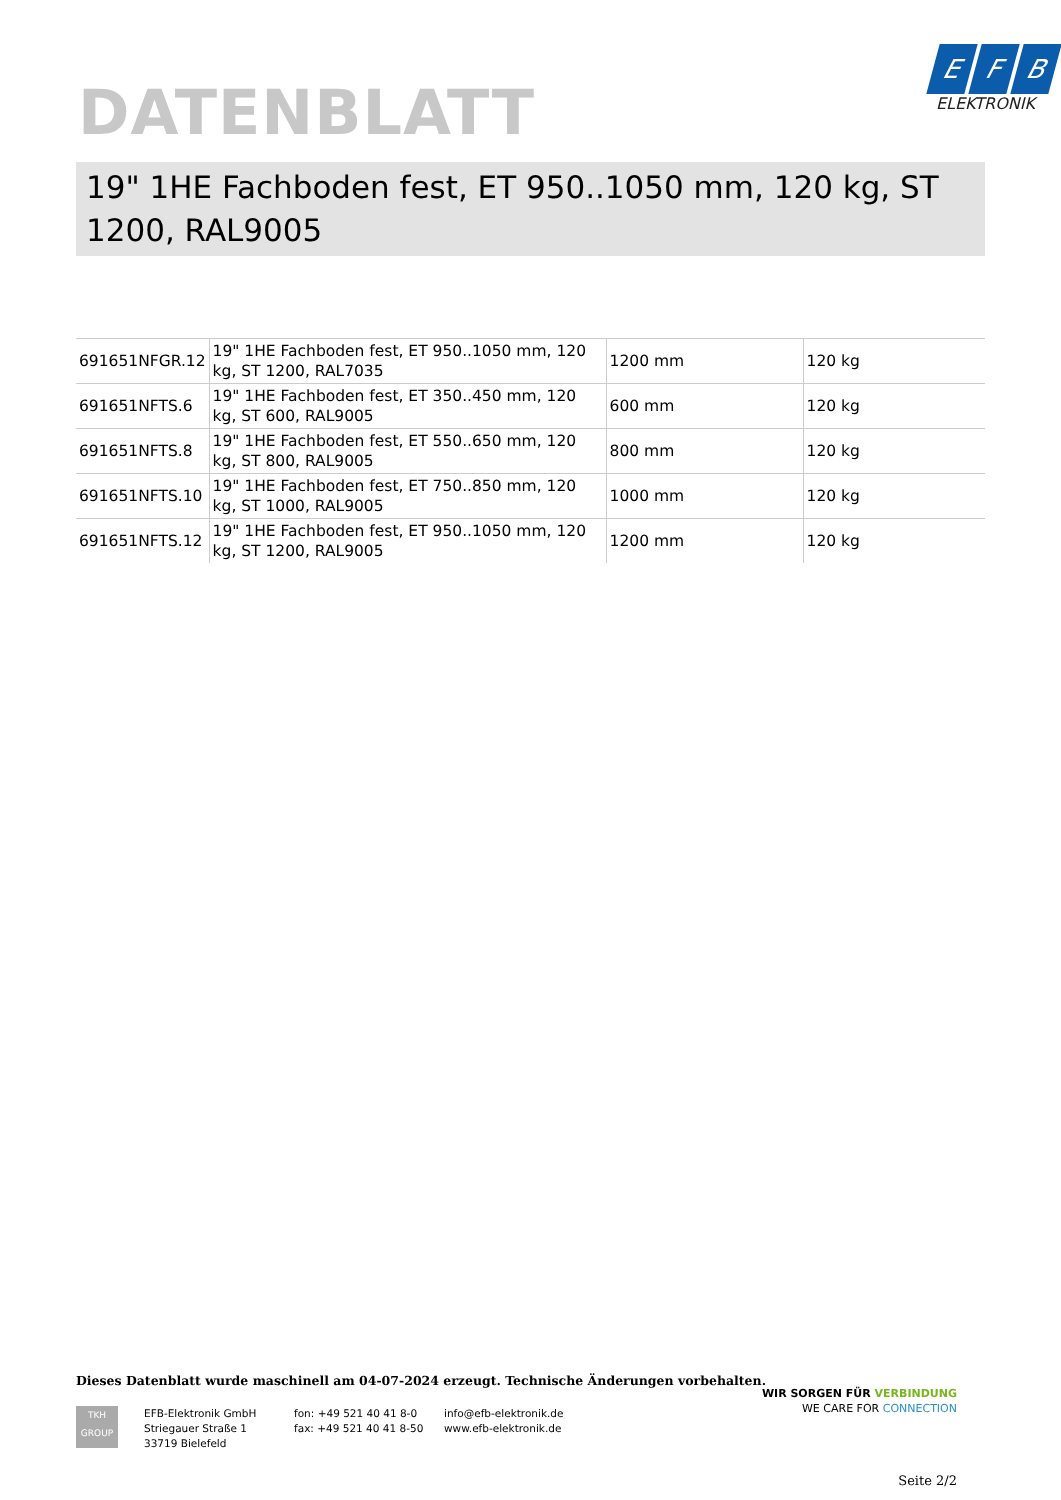DATENBLATT
E F B
ELEKTRONIK
19" 1HE Fachboden fest, ET 950..1050 mm, 120 kg, ST 1200, RAL9005
| 691651NFGR.12 | 19" 1HE Fachboden fest, ET 950..1050 mm, 120 kg, ST 1200, RAL7035 | 1200 mm | 120 kg |
| 691651NFTS.6 | 19" 1HE Fachboden fest, ET 350..450 mm, 120 kg, ST 600, RAL9005 | 600 mm | 120 kg |
| 691651NFTS.8 | 19" 1HE Fachboden fest, ET 550..650 mm, 120 kg, ST 800, RAL9005 | 800 mm | 120 kg |
| 691651NFTS.10 | 19" 1HE Fachboden fest, ET 750..850 mm, 120 kg, ST 1000, RAL9005 | 1000 mm | 120 kg |
| 691651NFTS.12 | 19" 1HE Fachboden fest, ET 950..1050 mm, 120 kg, ST 1200, RAL9005 | 1200 mm | 120 kg |
Dieses Datenblatt wurde maschinell am 04-07-2024 erzeugt. Technische Änderungen vorbehalten.
TKH
GROUP
EFB-Elektronik GmbH
Striegauer Straße 1
33719 Bielefeld
fon: +49 521 40 41 8-0
fax: +49 521 40 41 8-50
info@efb-elektronik.de
www.efb-elektronik.de
WIR SORGEN FÜR VERBINDUNG
WE CARE FOR CONNECTION
Seite 2/2